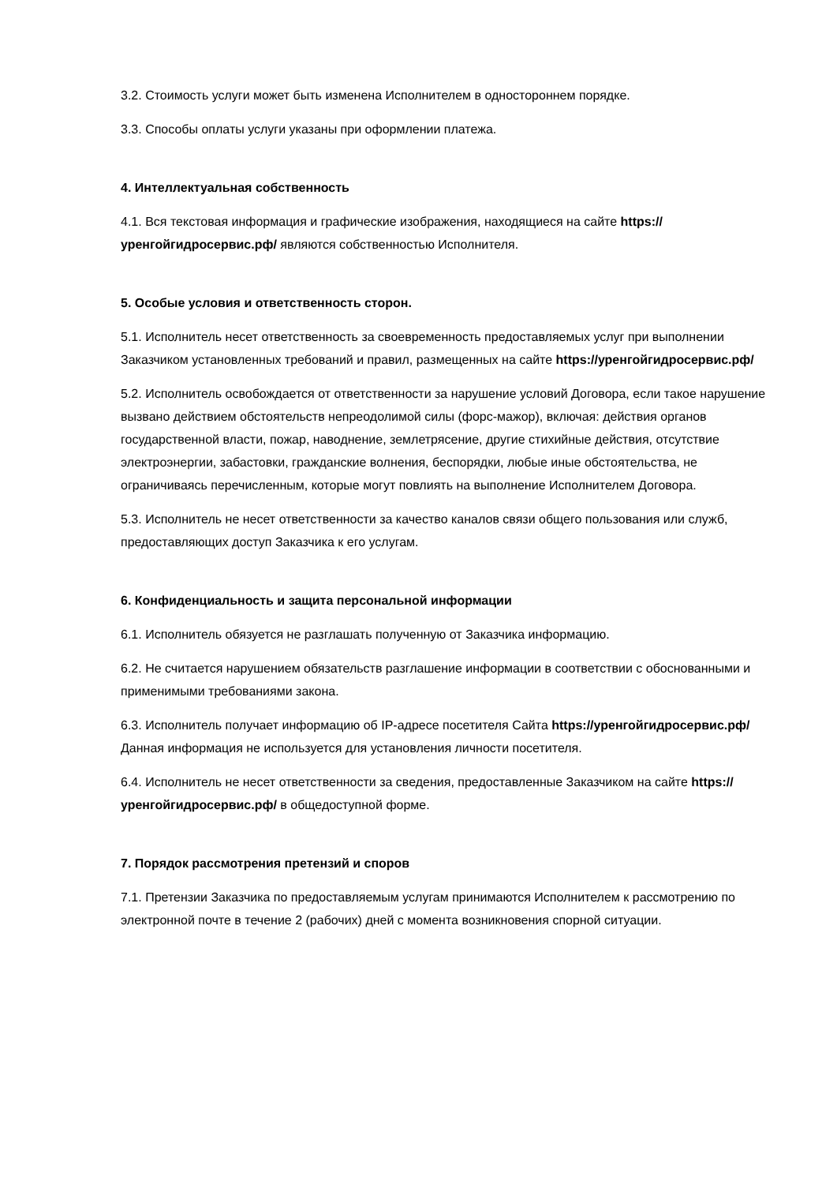3.2. Стоимость услуги может быть изменена Исполнителем в одностороннем порядке.
3.3. Способы оплаты услуги указаны при оформлении платежа.
4. Интеллектуальная собственность
4.1. Вся текстовая информация и графические изображения, находящиеся на сайте https://уренгойгидросервис.рф/ являются собственностью Исполнителя.
5. Особые условия и ответственность сторон.
5.1. Исполнитель несет ответственность за своевременность предоставляемых услуг при выполнении Заказчиком установленных требований и правил, размещенных на сайте https://уренгойгидросервис.рф/
5.2. Исполнитель освобождается от ответственности за нарушение условий Договора, если такое нарушение вызвано действием обстоятельств непреодолимой силы (форс-мажор), включая: действия органов государственной власти, пожар, наводнение, землетрясение, другие стихийные действия, отсутствие электроэнергии, забастовки, гражданские волнения, беспорядки, любые иные обстоятельства, не ограничиваясь перечисленным, которые могут повлиять на выполнение Исполнителем Договора.
5.3. Исполнитель не несет ответственности за качество каналов связи общего пользования или служб, предоставляющих доступ Заказчика к его услугам.
6. Конфиденциальность и защита персональной информации
6.1. Исполнитель обязуется не разглашать полученную от Заказчика информацию.
6.2. Не считается нарушением обязательств разглашение информации в соответствии с обоснованными и применимыми требованиями закона.
6.3. Исполнитель получает информацию об IP-адресе посетителя Сайта https://уренгойгидросервис.рф/ Данная информация не используется для установления личности посетителя.
6.4. Исполнитель не несет ответственности за сведения, предоставленные Заказчиком на сайте https://уренгойгидросервис.рф/ в общедоступной форме.
7. Порядок рассмотрения претензий и споров
7.1. Претензии Заказчика по предоставляемым услугам принимаются Исполнителем к рассмотрению по электронной почте в течение 2 (рабочих) дней с момента возникновения спорной ситуации.